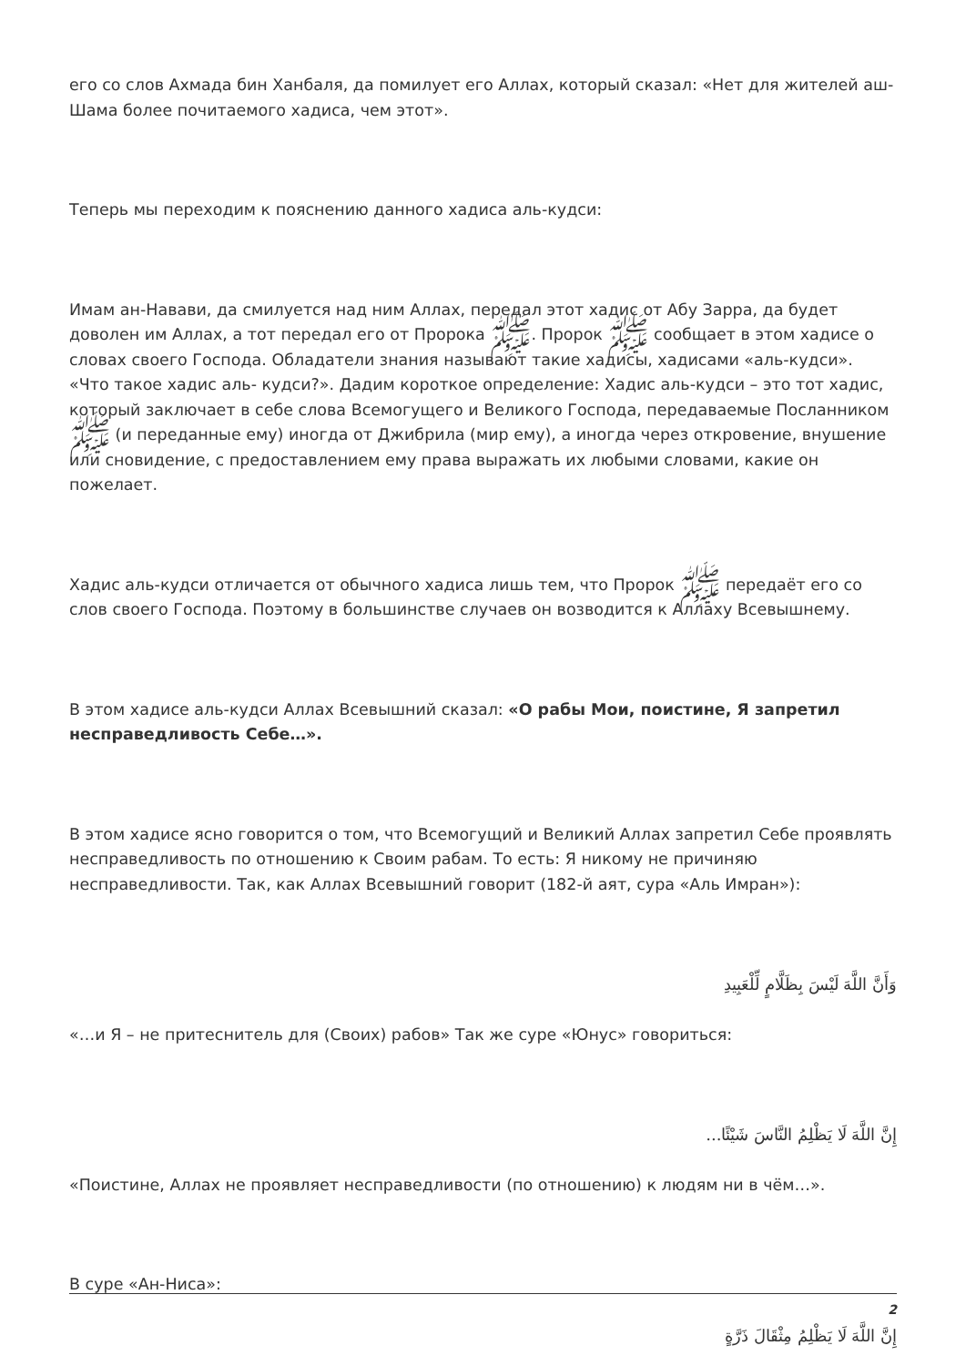его со слов Ахмада бин Ханбаля, да помилует его Аллах, который сказал: «Нет для жителей аш-Шама более почитаемого хадиса, чем этот».
Теперь мы переходим к пояснению данного хадиса аль-кудси:
Имам ан-Навави, да смилуется над ним Аллах, передал этот хадис от Абу Зарра, да будет доволен им Аллах, а тот передал его от Пророка ﷺ. Пророк ﷺ сообщает в этом хадисе о словах своего Господа. Обладатели знания называют такие хадисы, хадисами «аль-кудси». «Что такое хадис аль- кудси?». Дадим короткое определение: Хадис аль-кудси – это тот хадис, который заключает в себе слова Всемогущего и Великого Господа, передаваемые Посланником ﷺ (и переданные ему) иногда от Джибрила (мир ему), а иногда через откровение, внушение или сновидение, с предоставлением ему права выражать их любыми словами, какие он пожелает.
Хадис аль-кудси отличается от обычного хадиса лишь тем, что Пророк ﷺ передаёт его со слов своего Господа. Поэтому в большинстве случаев он возводится к Аллаху Всевышнему.
В этом хадисе аль-кудси Аллах Всевышний сказал: «О рабы Мои, поистине, Я запретил несправедливость Себе…».
В этом хадисе ясно говорится о том, что Всемогущий и Великий Аллах запретил Себе проявлять несправедливость по отношению к Своим рабам. То есть: Я никому не причиняю несправедливости. Так, как Аллах Всевышний говорит (182-й аят, сура «Аль Имран»):
وَأَنَّ اللَّهَ لَيْسَ بِظَلَّامٍ لِّلْعَبِيدِ
«…и Я – не притеснитель для (Своих) рабов» Так же суре «Юнус» говориться:
إِنَّ اللَّهَ لَا يَظْلِمُ النَّاسَ شَيْئًا...
«Поистине, Аллах не проявляет несправедливости (по отношению) к людям ни в чём…».
В суре «Ан-Ниса»:
إِنَّ اللَّهَ لَا يَظْلِمُ مِثْقَالَ ذَرَّةٍ
2